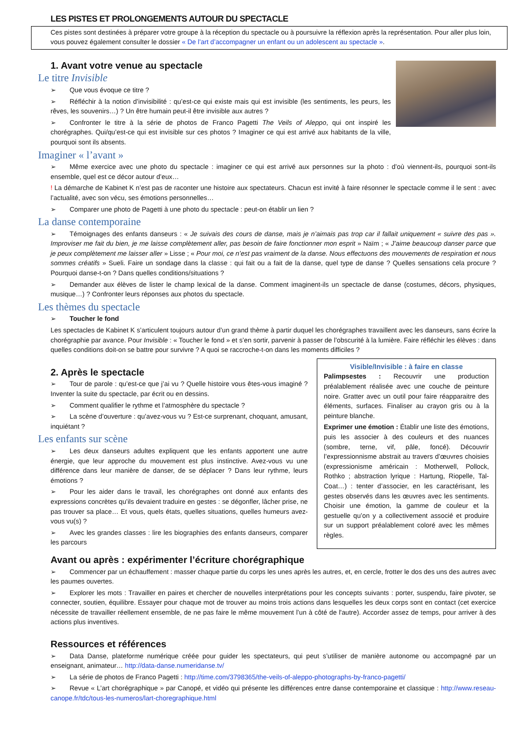LES PISTES ET PROLONGEMENTS AUTOUR DU SPECTACLE
Ces pistes sont destinées à préparer votre groupe à la réception du spectacle ou à poursuivre la réflexion après la représentation. Pour aller plus loin, vous pouvez également consulter le dossier « De l’art d’accompagner un enfant ou un adolescent au spectacle ».
1. Avant votre venue au spectacle
Le titre Invisible
➢ Que vous évoque ce titre ?
➢ Réfléchir à la notion d’invisibilité : qu’est-ce qui existe mais qui est invisible (les sentiments, les peurs, les rêves, les souvenirs…) ? Un être humain peut-il être invisible aux autres ?
➢ Confronter le titre à la série de photos de Franco Pagetti The Veils of Aleppo, qui ont inspiré les chorégraphes. Qui/qu’est-ce qui est invisible sur ces photos ? Imaginer ce qui est arrivé aux habitants de la ville, pourquoi sont ils absents.
Imaginer « l’avant »
➢ Même exercice avec une photo du spectacle : imaginer ce qui est arrivé aux personnes sur la photo : d’où viennent-ils, pourquoi sont-ils ensemble, quel est ce décor autour d’eux…
! La démarche de Kabinet K n’est pas de raconter une histoire aux spectateurs. Chacun est invité à faire résonner le spectacle comme il le sent : avec l’actualité, avec son vécu, ses émotions personnelles…
➢ Comparer une photo de Pagetti à une photo du spectacle : peut-on établir un lien ?
La danse contemporaine
➢ Témoignages des enfants danseurs : « Je suivais des cours de danse, mais je n’aimais pas trop car il fallait uniquement « suivre des pas ». Improviser me fait du bien, je me laisse complètement aller, pas besoin de faire fonctionner mon esprit » Naïm ; « J’aime beaucoup danser parce que je peux complètement me laisser aller » Lisse ; « Pour moi, ce n’est pas vraiment de la danse. Nous effectuons des mouvements de respiration et nous sommes créatifs » Sueli. Faire un sondage dans la classe : qui fait ou a fait de la danse, quel type de danse ? Quelles sensations cela procure ? Pourquoi danse-t-on ? Dans quelles conditions/situations ?
➢ Demander aux élèves de lister le champ lexical de la danse. Comment imaginent-ils un spectacle de danse (costumes, décors, physiques, musique…) ? Confronter leurs réponses aux photos du spectacle.
Les thèmes du spectacle
➢ Toucher le fond
Les spectacles de Kabinet K s’articulent toujours autour d’un grand thème à partir duquel les chorégraphes travaillent avec les danseurs, sans écrire la chorégraphie par avance. Pour Invisible : « Toucher le fond » et s’en sortir, parvenir à passer de l’obscurité à la lumière. Faire réfléchir les élèves : dans quelles conditions doit-on se battre pour survivre ? A quoi se raccroche-t-on dans les moments difficiles ?
2. Après le spectacle
➢ Tour de parole : qu’est-ce que j’ai vu ? Quelle histoire vous êtes-vous imaginé ? Inventer la suite du spectacle, par écrit ou en dessins.
➢ Comment qualifier le rythme et l’atmosphère du spectacle ?
➢ La scène d’ouverture : qu’avez-vous vu ? Est-ce surprenant, choquant, amusant, inquiétant ?
Les enfants sur scène
➢ Les deux danseurs adultes expliquent que les enfants apportent une autre énergie, que leur approche du mouvement est plus instinctive. Avez-vous vu une différence dans leur manière de danser, de se déplacer ? Dans leur rythme, leurs émotions ?
➢ Pour les aider dans le travail, les chorégraphes ont donné aux enfants des expressions concrètes qu’ils devaient traduire en gestes : se dégonfler, lâcher prise, ne pas trouver sa place… Et vous, quels états, quelles situations, quelles humeurs avez-vous vu(s) ?
➢ Avec les grandes classes : lire les biographies des enfants danseurs, comparer les parcours
Visible/Invisible : à faire en classe
Palimpsestes : Recouvrir une production préalablement réalisée avec une couche de peinture noire. Gratter avec un outil pour faire réapparaitre des éléments, surfaces. Finaliser au crayon gris ou à la peinture blanche.
Exprimer une émotion : Établir une liste des émotions, puis les associer à des couleurs et des nuances (sombre, terne, vif, pâle, foncé). Découvrir l’expressionnisme abstrait au travers d’œuvres choisies (expressionisme américain : Motherwell, Pollock, Rothko ; abstraction lyrique : Hartung, Riopelle, Tal-Coat…) : tenter d’associer, en les caractérisant, les gestes observés dans les œuvres avec les sentiments. Choisir une émotion, la gamme de couleur et la gestuelle qu’on y a collectivement associé et produire sur un support préalablement coloré avec les mêmes règles.
Avant ou après : expérimenter l’écriture chorégraphique
➢ Commencer par un échauffement : masser chaque partie du corps les unes après les autres, et, en cercle, frotter le dos des uns des autres avec les paumes ouvertes.
➢ Explorer les mots : Travailler en paires et chercher de nouvelles interprétations pour les concepts suivants : porter, suspendu, faire pivoter, se connecter, soutien, équilibre. Essayer pour chaque mot de trouver au moins trois actions dans lesquelles les deux corps sont en contact (cet exercice nécessite de travailler réellement ensemble, de ne pas faire le même mouvement l’un à côté de l'autre). Accorder assez de temps, pour arriver à des actions plus inventives.
Ressources et références
➢ Data Danse, plateforme numérique créée pour guider les spectateurs, qui peut s’utiliser de manière autonome ou accompagné par un enseignant, animateur… http://data-danse.numeridanse.tv/
➢ La série de photos de Franco Pagetti : http://time.com/3798365/the-veils-of-aleppo-photographs-by-franco-pagetti/
➢ Revue « L’art chorégraphique » par Canopé, et vidéo qui présente les différences entre danse contemporaine et classique : http://www.reseau-canope.fr/tdc/tous-les-numeros/lart-choregraphique.html